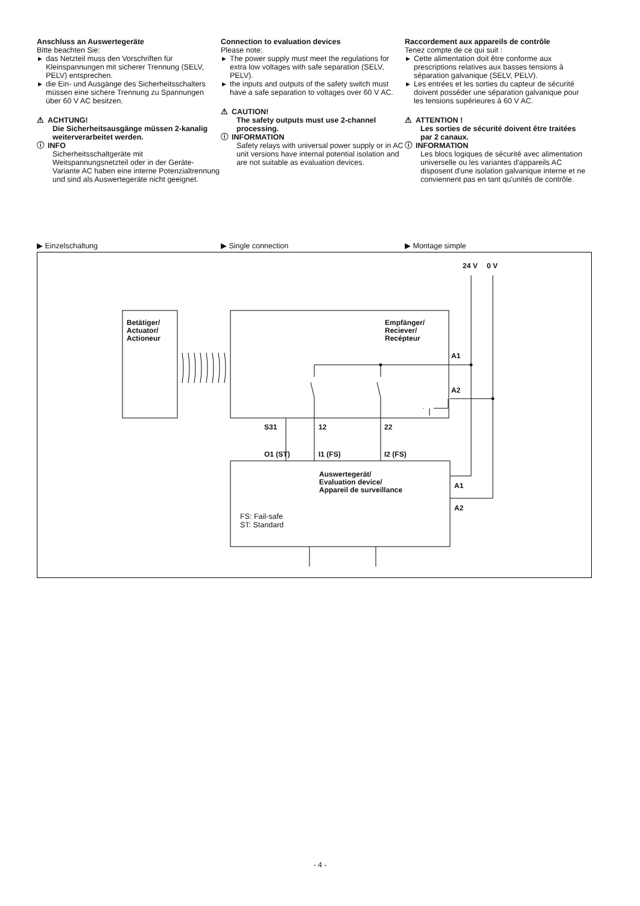Anschluss an Auswertegeräte
Bitte beachten Sie:
▶ das Netzteil muss den Vorschriften für Kleinspannungen mit sicherer Trennung (SELV, PELV) entsprechen.
▶ die Ein- und Ausgänge des Sicherheitsschalters müssen eine sichere Trennung zu Spannungen über 60 V AC besitzen.
⚠ ACHTUNG!
Die Sicherheitsausgänge müssen 2-kanalig weiterverarbeitet werden.
ⓘ INFO
Sicherheitsschaltgeräte mit Weitspannungsnetzteil oder in der Geräte-Variante AC haben eine interne Potenzialtrennung und sind als Auswertegeräte nicht geeignet.
Connection to evaluation devices
Please note:
▶ The power supply must meet the regulations for extra low voltages with safe separation (SELV, PELV).
▶ the inputs and outputs of the safety switch must have a safe separation to voltages over 60 V AC.
⚠ CAUTION!
The safety outputs must use 2-channel processing.
ⓘ INFORMATION
Safety relays with universal power supply or in AC unit versions have internal potential isolation and are not suitable as evaluation devices.
Raccordement aux appareils de contrôle
Tenez compte de ce qui suit :
▶ Cette alimentation doit être conforme aux prescriptions relatives aux basses tensions à séparation galvanique (SELV, PELV).
▶ Les entrées et les sorties du capteur de sécurité doivent posséder une séparation galvanique pour les tensions supérieures à 60 V AC.
⚠ ATTENTION !
Les sorties de sécurité doivent être traitées par 2 canaux.
ⓘ INFORMATION
Les blocs logiques de sécurité avec alimentation universelle ou les variantes d'appareils AC disposent d'une isolation galvanique interne et ne conviennent pas en tant qu'unités de contrôle.
▶ Einzelschaltung ▶ Single connection ▶ Montage simple
24 V 0 V
Betätiger/
Actuator/
Actioneur
Empfänger/
Reciever/
Recépteur
A1
A2
S31 12 22
O1 (ST) I1 (FS) I2 (FS)
Auswertegerät/
Evaluation device/
Appareil de surveillance
A1
A2
FS: Fail-safe
ST: Standard
- 4 -